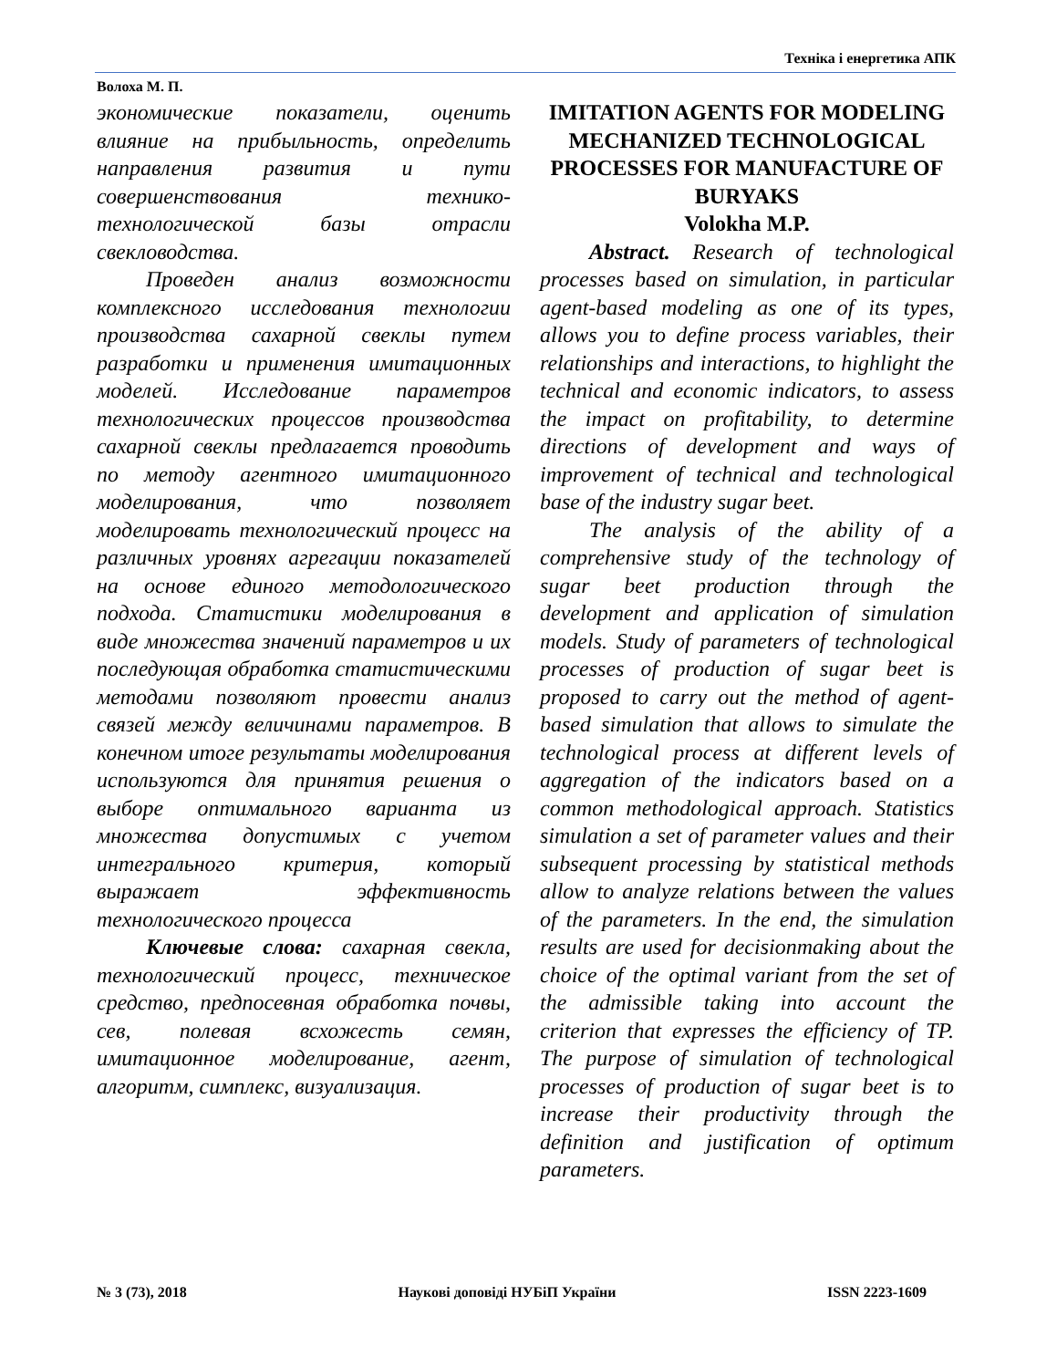Техніка і енергетика АПК
Волоха М. П.
экономические показатели, оценить влияние на прибыльность, определить направления развития и пути совершенствования технико-технологической базы отрасли свекловодства.
Проведен анализ возможности комплексного исследования технологии производства сахарной свеклы путем разработки и применения имитационных моделей. Исследование параметров технологических процессов производства сахарной свеклы предлагается проводить по методу агентного имитационного моделирования, что позволяет моделировать технологический процесс на различных уровнях агрегации показателей на основе единого методологического подхода. Статистики моделирования в виде множества значений параметров и их последующая обработка статистическими методами позволяют провести анализ связей между величинами параметров. В конечном итоге результаты моделирования используются для принятия решения о выборе оптимального варианта из множества допустимых с учетом интегрального критерия, который выражает эффективность технологического процесса
Ключевые слова: сахарная свекла, технологический процесс, техническое средство, предпосевная обработка почвы, сев, полевая всхожесть семян, имитационное моделирование, агент, алгоритм, симплекс, визуализация.
IMITATION AGENTS FOR MODELING MECHANIZED TECHNOLOGICAL PROCESSES FOR MANUFACTURE OF BURYAKS
Volokha M.P.
Abstract. Research of technological processes based on simulation, in particular agent-based modeling as one of its types, allows you to define process variables, their relationships and interactions, to highlight the technical and economic indicators, to assess the impact on profitability, to determine directions of development and ways of improvement of technical and technological base of the industry sugar beet.
The analysis of the ability of a comprehensive study of the technology of sugar beet production through the development and application of simulation models. Study of parameters of technological processes of production of sugar beet is proposed to carry out the method of agent-based simulation that allows to simulate the technological process at different levels of aggregation of the indicators based on a common methodological approach. Statistics simulation a set of parameter values and their subsequent processing by statistical methods allow to analyze relations between the values of the parameters. In the end, the simulation results are used for decisionmaking about the choice of the optimal variant from the set of the admissible taking into account the criterion that expresses the efficiency of TP. The purpose of simulation of technological processes of production of sugar beet is to increase their productivity through the definition and justification of optimum parameters.
№ 3 (73), 2018 Наукові доповіді НУБіП України ISSN 2223-1609